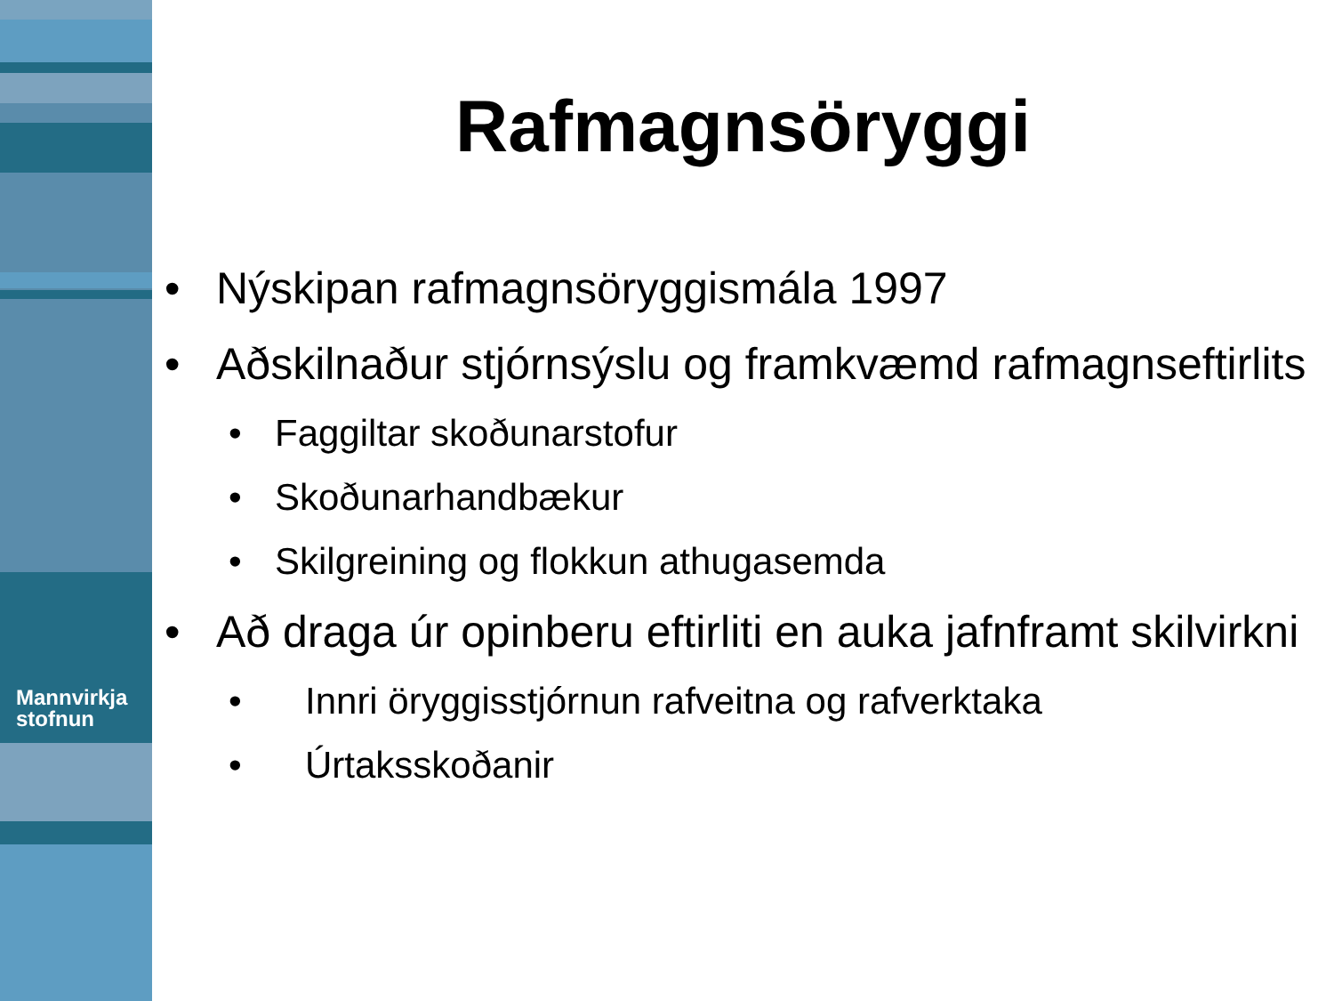Mannvirkja
stofnun
Rafmagnsöryggi
• Nýskipan rafmagnsöryggismála 1997
• Aðskilnaður stjórnsýslu og framkvæmd rafmagnseftirlits
• Faggiltar skoðunarstofur
• Skoðunarhandbækur
• Skilgreining og flokkun athugasemda
• Að draga úr opinberu eftirliti en auka jafnframt skilvirkni
• Innri öryggisstjórnun rafveitna og rafverktaka
• Úrtaksskoðanir